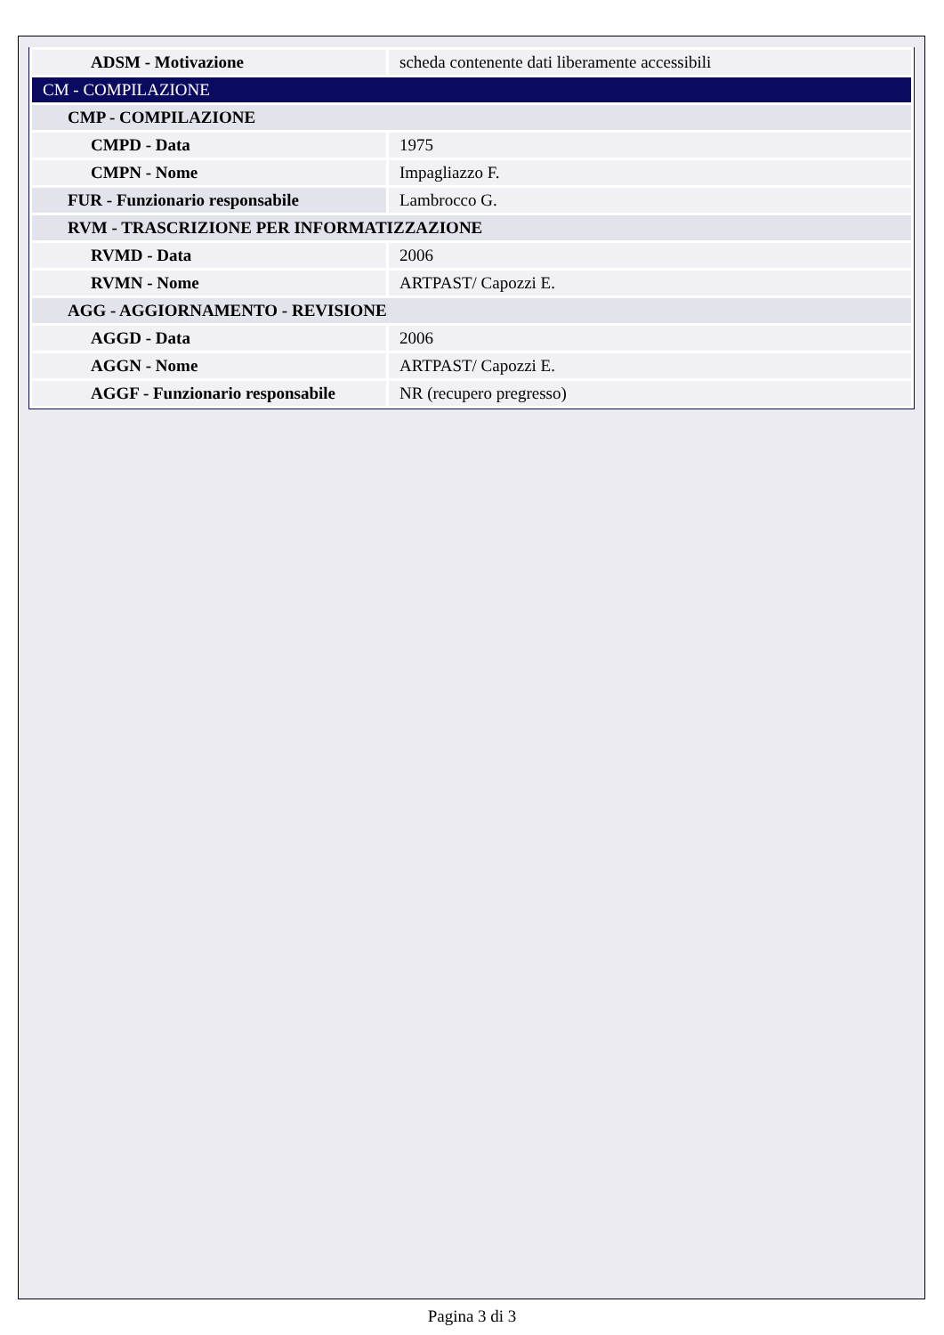| ADSM - Motivazione | scheda contenente dati liberamente accessibili |
| CM - COMPILAZIONE | |
| CMP - COMPILAZIONE | |
| CMPD - Data | 1975 |
| CMPN - Nome | Impagliazzo F. |
| FUR - Funzionario responsabile | Lambrocco G. |
| RVM - TRASCRIZIONE PER INFORMATIZZAZIONE | |
| RVMD - Data | 2006 |
| RVMN - Nome | ARTPAST/ Capozzi E. |
| AGG - AGGIORNAMENTO - REVISIONE | |
| AGGD - Data | 2006 |
| AGGN - Nome | ARTPAST/ Capozzi E. |
| AGGF - Funzionario responsabile | NR (recupero pregresso) |
Pagina 3 di 3